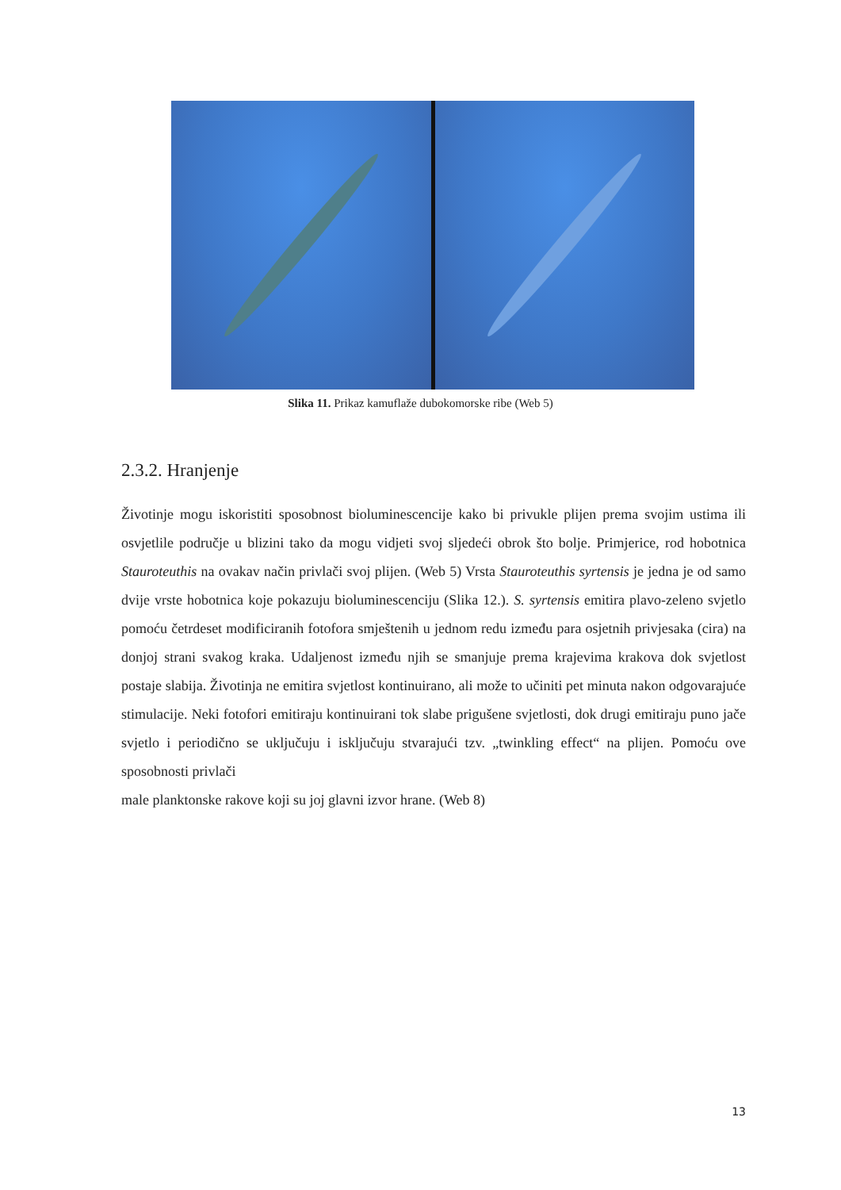Slika 11. Prikaz kamuflaže dubokomorske ribe (Web 5)
2.3.2. Hranjenje
Životinje mogu iskoristiti sposobnost bioluminescencije kako bi privukle plijen prema svojim ustima ili osvjetlile područje u blizini tako da mogu vidjeti svoj sljedeći obrok što bolje. Primjerice, rod hobotnica Stauroteuthis na ovakav način privlači svoj plijen. (Web 5) Vrsta Stauroteuthis syrtensis je jedna je od samo dvije vrste hobotnica koje pokazuju bioluminescenciju (Slika 12.). S. syrtensis emitira plavo-zeleno svjetlo pomoću četrdeset modificiranih fotofora smještenih u jednom redu između para osjetnih privjesaka (cira) na donjoj strani svakog kraka. Udaljenost između njih se smanjuje prema krajevima krakova dok svjetlost postaje slabija. Životinja ne emitira svjetlost kontinuirano, ali može to učiniti pet minuta nakon odgovarajuće stimulacije. Neki fotofori emitiraju kontinuirani tok slabe prigušene svjetlosti, dok drugi emitiraju puno jače svjetlo i periodično se uključuju i isključuju stvarajući tzv. „twinkling effect“ na plijen. Pomoću ove sposobnosti privlači
male planktonske rakove koji su joj glavni izvor hrane. (Web 8)
13